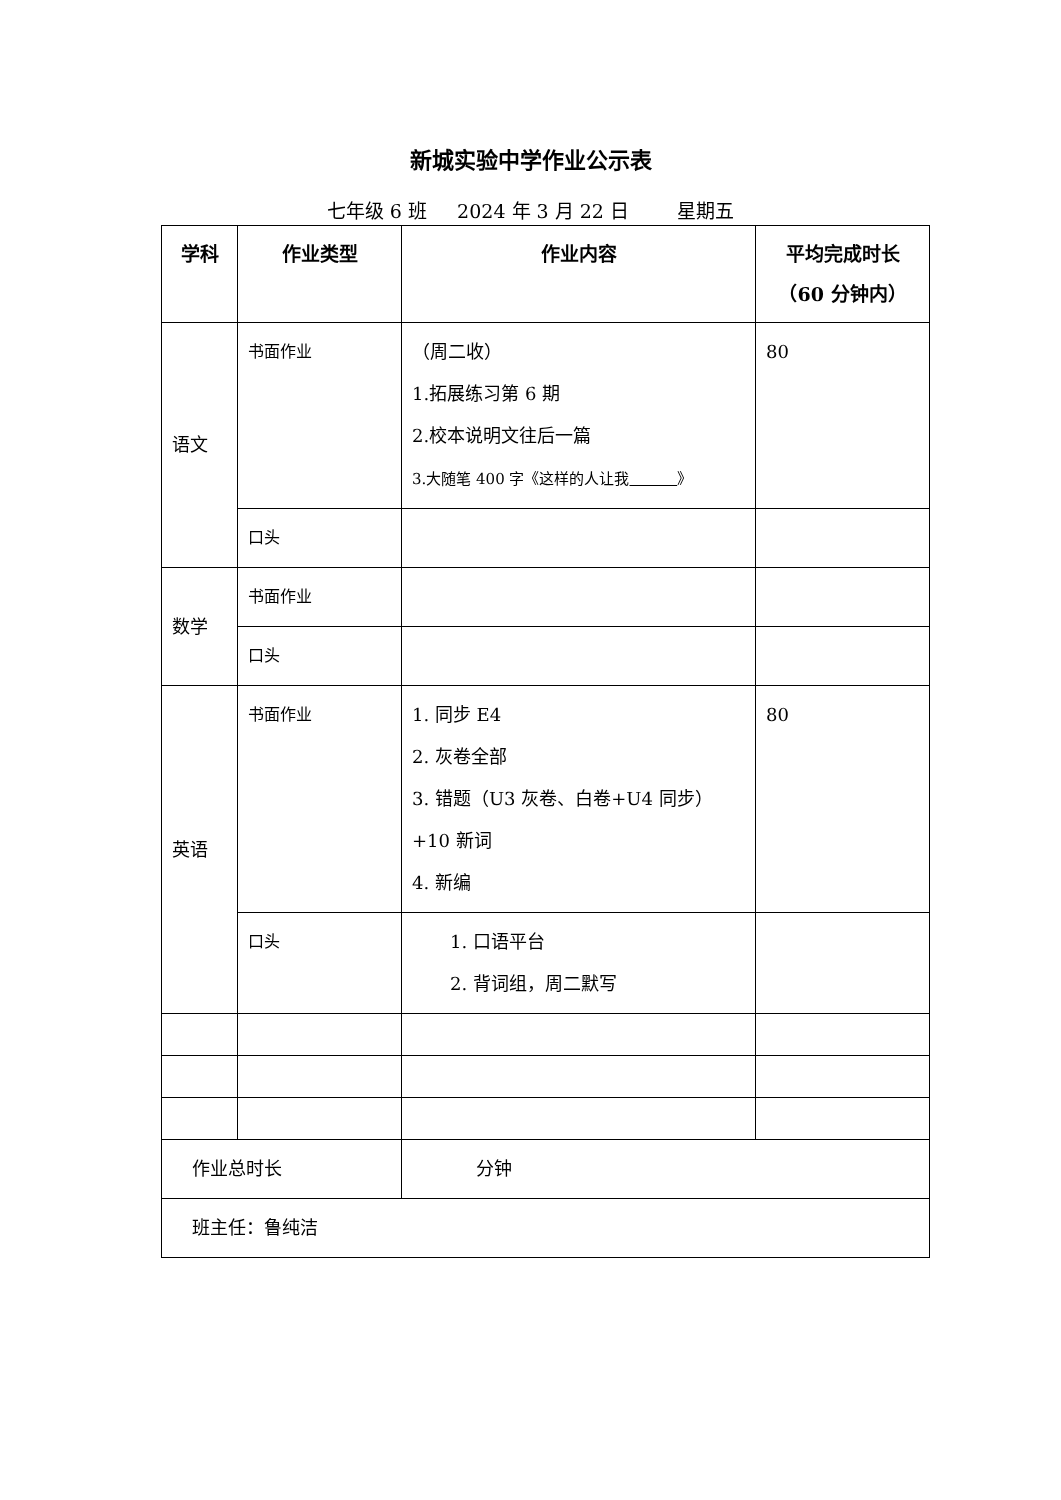新城实验中学作业公示表
七年级 6 班 2024 年 3 月 22 日 星期五
| 学科 | 作业类型 | 作业内容 | 平均完成时长 （60 分钟内） |
| --- | --- | --- | --- |
| 语文 | 书面作业 | （周二收） 1.拓展练习第 6 期 2.校本说明文往后一篇 3.大随笔 400 字《这样的人让我 》 | 80 |
| | 口头 | | |
| 数学 | 书面作业 | | |
| | 口头 | | |
| 英语 | 书面作业 | 1. 同步 E4 2. 灰卷全部 3. 错题（U3 灰卷、白卷+U4 同步） +10 新词 4. 新编 | 80 |
| | 口头 | 1. 口语平台 2. 背词组，周二默写 | |
| 作业总时长 | | 分钟 | |
| 班主任：鲁纯洁 | | | |